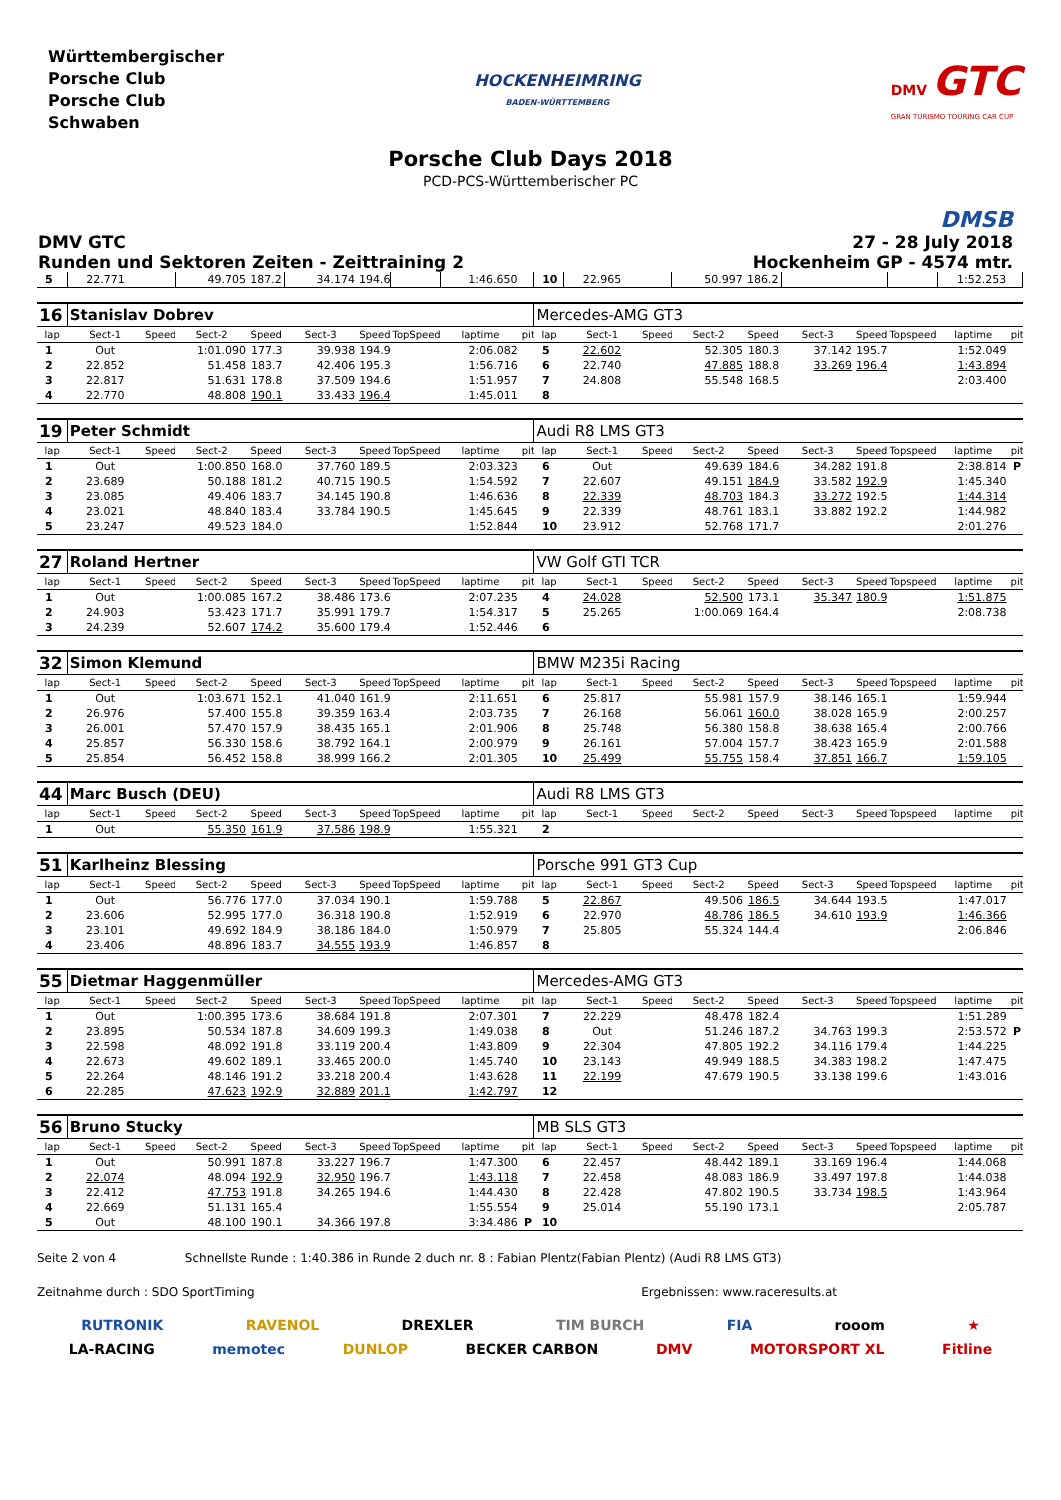Württembergischer
Porsche Club
Porsche Club
Schwaben
HOCKENHEIMRING
BADEN-WÜRTTEMBERG
DMV GTC
GRAN TURISMO TOURING CAR CUP
Porsche Club Days 2018
PCD-PCS-Württemberischer PC
DMSB
DMV GTC
Runden und Sektoren Zeiten - Zeittraining 2
27 - 28 July 2018
Hockenheim GP - 4574 mtr.
| 5 | 22.771 | | 49.705 | 187.2 | 34.174 | 194.6 | | 1:46.650 | | 10 | 22.965 | | 50.997 | 186.2 | | | | 1:52.253 | |
| 16 | Stanislav Dobrev | | | | | | | | | Mercedes-AMG GT3 | | | | | | | | | |
| lap | Sect-1 | Speed | Sect-2 | Speed | Sect-3 | Speed | TopSpeed | laptime | pit | lap | Sect-1 | Speed | Sect-2 | Speed | Sect-3 | Speed | Topspeed | laptime | pit |
| 1 | Out | | 1:01.090 | 177.3 | 39.938 | 194.9 | | 2:06.082 | | 5 | 22.602 | | 52.305 | 180.3 | 37.142 | 195.7 | | 1:52.049 | |
| 2 | 22.852 | | 51.458 | 183.7 | 42.406 | 195.3 | | 1:56.716 | | 6 | 22.740 | | 47.885 | 188.8 | 33.269 | 196.4 | | 1:43.894 | |
| 3 | 22.817 | | 51.631 | 178.8 | 37.509 | 194.6 | | 1:51.957 | | 7 | 24.808 | | 55.548 | 168.5 | | | | 2:03.400 | |
| 4 | 22.770 | | 48.808 | 190.1 | 33.433 | 196.4 | | 1:45.011 | | 8 | | | | | | | | | |
| 19 | Peter Schmidt | | | | | | | | | Audi R8 LMS GT3 | | | | | | | | | |
| lap | Sect-1 | Speed | Sect-2 | Speed | Sect-3 | Speed | TopSpeed | laptime | pit | lap | Sect-1 | Speed | Sect-2 | Speed | Sect-3 | Speed | Topspeed | laptime | pit |
| 1 | Out | | 1:00.850 | 168.0 | 37.760 | 189.5 | | 2:03.323 | | 6 | Out | | 49.639 | 184.6 | 34.282 | 191.8 | | 2:38.814 | P |
| 2 | 23.689 | | 50.188 | 181.2 | 40.715 | 190.5 | | 1:54.592 | | 7 | 22.607 | | 49.151 | 184.9 | 33.582 | 192.9 | | 1:45.340 | |
| 3 | 23.085 | | 49.406 | 183.7 | 34.145 | 190.8 | | 1:46.636 | | 8 | 22.339 | | 48.703 | 184.3 | 33.272 | 192.5 | | 1:44.314 | |
| 4 | 23.021 | | 48.840 | 183.4 | 33.784 | 190.5 | | 1:45.645 | | 9 | 22.339 | | 48.761 | 183.1 | 33.882 | 192.2 | | 1:44.982 | |
| 5 | 23.247 | | 49.523 | 184.0 | | | | 1:52.844 | | 10 | 23.912 | | 52.768 | 171.7 | | | | 2:01.276 | |
| 27 | Roland Hertner | | | | | | | | | VW Golf GTI TCR | | | | | | | | | |
| lap | Sect-1 | Speed | Sect-2 | Speed | Sect-3 | Speed | TopSpeed | laptime | pit | lap | Sect-1 | Speed | Sect-2 | Speed | Sect-3 | Speed | Topspeed | laptime | pit |
| 1 | Out | | 1:00.085 | 167.2 | 38.486 | 173.6 | | 2:07.235 | | 4 | 24.028 | | 52.500 | 173.1 | 35.347 | 180.9 | | 1:51.875 | |
| 2 | 24.903 | | 53.423 | 171.7 | 35.991 | 179.7 | | 1:54.317 | | 5 | 25.265 | | 1:00.069 | 164.4 | | | | 2:08.738 | |
| 3 | 24.239 | | 52.607 | 174.2 | 35.600 | 179.4 | | 1:52.446 | | 6 | | | | | | | | | |
| 32 | Simon Klemund | | | | | | | | | BMW M235i Racing | | | | | | | | | |
| lap | Sect-1 | Speed | Sect-2 | Speed | Sect-3 | Speed | TopSpeed | laptime | pit | lap | Sect-1 | Speed | Sect-2 | Speed | Sect-3 | Speed | Topspeed | laptime | pit |
| 1 | Out | | 1:03.671 | 152.1 | 41.040 | 161.9 | | 2:11.651 | | 6 | 25.817 | | 55.981 | 157.9 | 38.146 | 165.1 | | 1:59.944 | |
| 2 | 26.976 | | 57.400 | 155.8 | 39.359 | 163.4 | | 2:03.735 | | 7 | 26.168 | | 56.061 | 160.0 | 38.028 | 165.9 | | 2:00.257 | |
| 3 | 26.001 | | 57.470 | 157.9 | 38.435 | 165.1 | | 2:01.906 | | 8 | 25.748 | | 56.380 | 158.8 | 38.638 | 165.4 | | 2:00.766 | |
| 4 | 25.857 | | 56.330 | 158.6 | 38.792 | 164.1 | | 2:00.979 | | 9 | 26.161 | | 57.004 | 157.7 | 38.423 | 165.9 | | 2:01.588 | |
| 5 | 25.854 | | 56.452 | 158.8 | 38.999 | 166.2 | | 2:01.305 | | 10 | 25.499 | | 55.755 | 158.4 | 37.851 | 166.7 | | 1:59.105 | |
| 44 | Marc Busch (DEU) | | | | | | | | | Audi R8 LMS GT3 | | | | | | | | | |
| lap | Sect-1 | Speed | Sect-2 | Speed | Sect-3 | Speed | TopSpeed | laptime | pit | lap | Sect-1 | Speed | Sect-2 | Speed | Sect-3 | Speed | Topspeed | laptime | pit |
| 1 | Out | | 55.350 | 161.9 | 37.586 | 198.9 | | 1:55.321 | | 2 | | | | | | | | | |
| 51 | Karlheinz Blessing | | | | | | | | | Porsche 991 GT3 Cup | | | | | | | | | |
| lap | Sect-1 | Speed | Sect-2 | Speed | Sect-3 | Speed | TopSpeed | laptime | pit | lap | Sect-1 | Speed | Sect-2 | Speed | Sect-3 | Speed | Topspeed | laptime | pit |
| 1 | Out | | 56.776 | 177.0 | 37.034 | 190.1 | | 1:59.788 | | 5 | 22.867 | | 49.506 | 186.5 | 34.644 | 193.5 | | 1:47.017 | |
| 2 | 23.606 | | 52.995 | 177.0 | 36.318 | 190.8 | | 1:52.919 | | 6 | 22.970 | | 48.786 | 186.5 | 34.610 | 193.9 | | 1:46.366 | |
| 3 | 23.101 | | 49.692 | 184.9 | 38.186 | 184.0 | | 1:50.979 | | 7 | 25.805 | | 55.324 | 144.4 | | | | 2:06.846 | |
| 4 | 23.406 | | 48.896 | 183.7 | 34.555 | 193.9 | | 1:46.857 | | 8 | | | | | | | | | |
| 55 | Dietmar Haggenmüller | | | | | | | | | Mercedes-AMG GT3 | | | | | | | | | |
| lap | Sect-1 | Speed | Sect-2 | Speed | Sect-3 | Speed | TopSpeed | laptime | pit | lap | Sect-1 | Speed | Sect-2 | Speed | Sect-3 | Speed | Topspeed | laptime | pit |
| 1 | Out | | 1:00.395 | 173.6 | 38.684 | 191.8 | | 2:07.301 | | 7 | 22.229 | | 48.478 | 182.4 | | | | 1:51.289 | |
| 2 | 23.895 | | 50.534 | 187.8 | 34.609 | 199.3 | | 1:49.038 | | 8 | Out | | 51.246 | 187.2 | 34.763 | 199.3 | | 2:53.572 | P |
| 3 | 22.598 | | 48.092 | 191.8 | 33.119 | 200.4 | | 1:43.809 | | 9 | 22.304 | | 47.805 | 192.2 | 34.116 | 179.4 | | 1:44.225 | |
| 4 | 22.673 | | 49.602 | 189.1 | 33.465 | 200.0 | | 1:45.740 | | 10 | 23.143 | | 49.949 | 188.5 | 34.383 | 198.2 | | 1:47.475 | |
| 5 | 22.264 | | 48.146 | 191.2 | 33.218 | 200.4 | | 1:43.628 | | 11 | 22.199 | | 47.679 | 190.5 | 33.138 | 199.6 | | 1:43.016 | |
| 6 | 22.285 | | 47.623 | 192.9 | 32.889 | 201.1 | | 1:42.797 | | 12 | | | | | | | | | |
| 56 | Bruno Stucky | | | | | | | | | MB SLS GT3 | | | | | | | | | |
| lap | Sect-1 | Speed | Sect-2 | Speed | Sect-3 | Speed | TopSpeed | laptime | pit | lap | Sect-1 | Speed | Sect-2 | Speed | Sect-3 | Speed | Topspeed | laptime | pit |
| 1 | Out | | 50.991 | 187.8 | 33.227 | 196.7 | | 1:47.300 | | 6 | 22.457 | | 48.442 | 189.1 | 33.169 | 196.4 | | 1:44.068 | |
| 2 | 22.074 | | 48.094 | 192.9 | 32.950 | 196.7 | | 1:43.118 | | 7 | 22.458 | | 48.083 | 186.9 | 33.497 | 197.8 | | 1:44.038 | |
| 3 | 22.412 | | 47.753 | 191.8 | 34.265 | 194.6 | | 1:44.430 | | 8 | 22.428 | | 47.802 | 190.5 | 33.734 | 198.5 | | 1:43.964 | |
| 4 | 22.669 | | 51.131 | 165.4 | | | | 1:55.554 | | 9 | 25.014 | | 55.190 | 173.1 | | | | 2:05.787 | |
| 5 | Out | | 48.100 | 190.1 | 34.366 | 197.8 | | 3:34.486 | P | 10 | | | | | | | | | |
Seite 2 von 4 Schnellste Runde : 1:40.386 in Runde 2 duch nr. 8 : Fabian Plentz(Fabian Plentz) (Audi R8 LMS GT3)
Zeitnahme durch : SDO SportTiming Ergebnissen: www.raceresults.at
RUTRONIK RAVENOL DREXLER TIM BURCH FIA rooom ★
LA-RACING memotec DUNLOP BECKER CARBON DMV MOTORSPORT XL Fitline